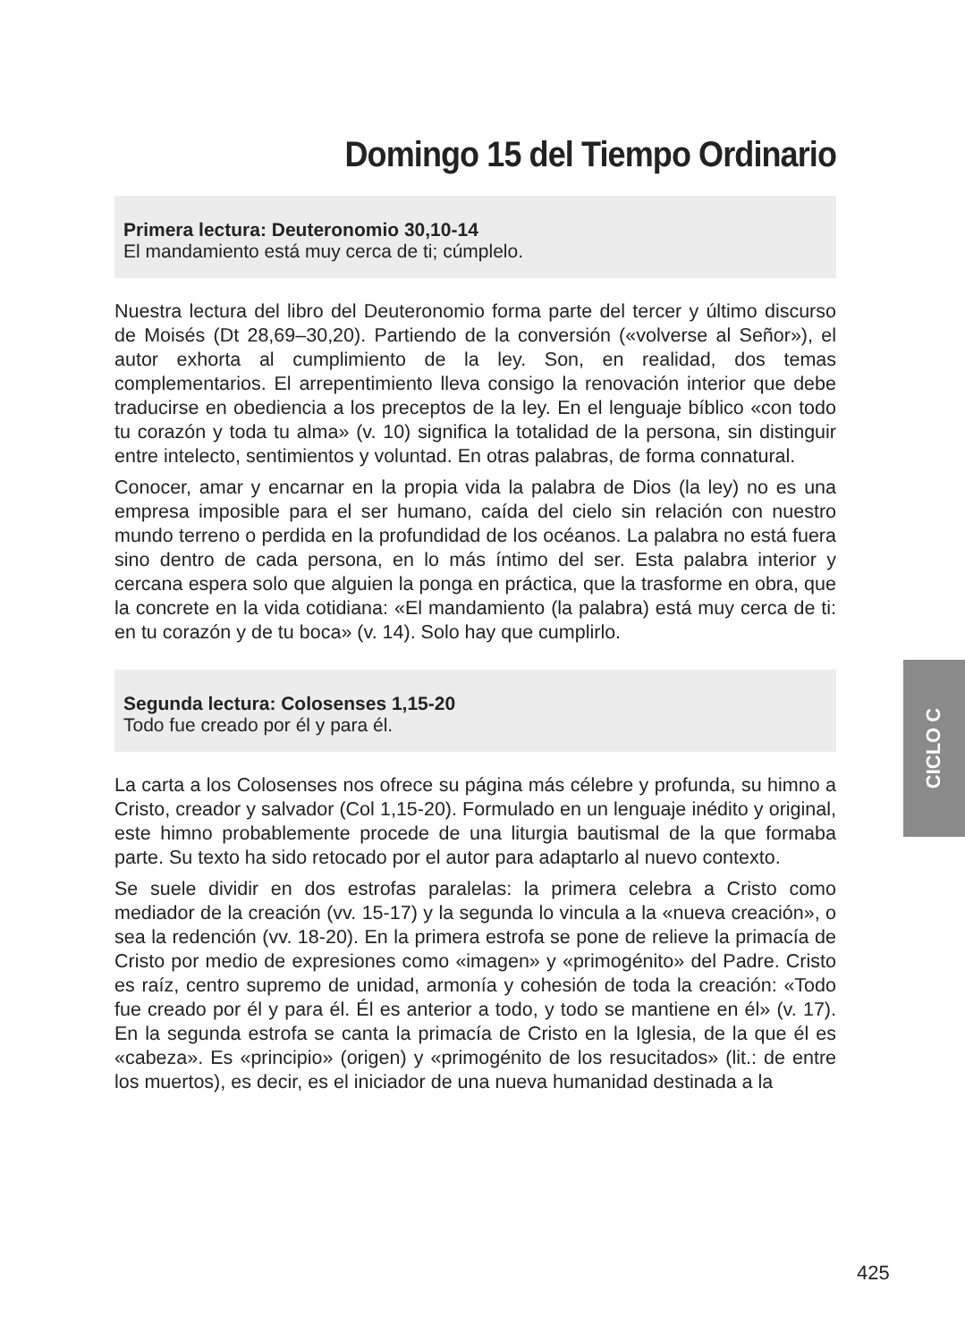Domingo 15 del Tiempo Ordinario
Primera lectura: Deuteronomio 30,10-14
El mandamiento está muy cerca de ti; cúmplelo.
Nuestra lectura del libro del Deuteronomio forma parte del tercer y último discurso de Moisés (Dt 28,69–30,20). Partiendo de la conversión («volverse al Señor»), el autor exhorta al cumplimiento de la ley. Son, en realidad, dos temas complementarios. El arrepentimiento lleva consigo la renovación interior que debe traducirse en obediencia a los preceptos de la ley. En el lenguaje bíblico «con todo tu corazón y toda tu alma» (v. 10) significa la totalidad de la persona, sin distinguir entre intelecto, sentimientos y voluntad. En otras palabras, de forma connatural.
Conocer, amar y encarnar en la propia vida la palabra de Dios (la ley) no es una empresa imposible para el ser humano, caída del cielo sin relación con nuestro mundo terreno o perdida en la profundidad de los océanos. La palabra no está fuera sino dentro de cada persona, en lo más íntimo del ser. Esta palabra interior y cercana espera solo que alguien la ponga en práctica, que la trasforme en obra, que la concrete en la vida cotidiana: «El mandamiento (la palabra) está muy cerca de ti: en tu corazón y de tu boca» (v. 14). Solo hay que cumplirlo.
Segunda lectura: Colosenses 1,15-20
Todo fue creado por él y para él.
La carta a los Colosenses nos ofrece su página más célebre y profunda, su himno a Cristo, creador y salvador (Col 1,15-20). Formulado en un lenguaje inédito y original, este himno probablemente procede de una liturgia bautismal de la que formaba parte. Su texto ha sido retocado por el autor para adaptarlo al nuevo contexto.
Se suele dividir en dos estrofas paralelas: la primera celebra a Cristo como mediador de la creación (vv. 15-17) y la segunda lo vincula a la «nueva creación», o sea la redención (vv. 18-20). En la primera estrofa se pone de relieve la primacía de Cristo por medio de expresiones como «imagen» y «primogénito» del Padre. Cristo es raíz, centro supremo de unidad, armonía y cohesión de toda la creación: «Todo fue creado por él y para él. Él es anterior a todo, y todo se mantiene en él» (v. 17). En la segunda estrofa se canta la primacía de Cristo en la Iglesia, de la que él es «cabeza». Es «principio» (origen) y «primogénito de los resucitados» (lit.: de entre los muertos), es decir, es el iniciador de una nueva humanidad destinada a la
CICLO C
425